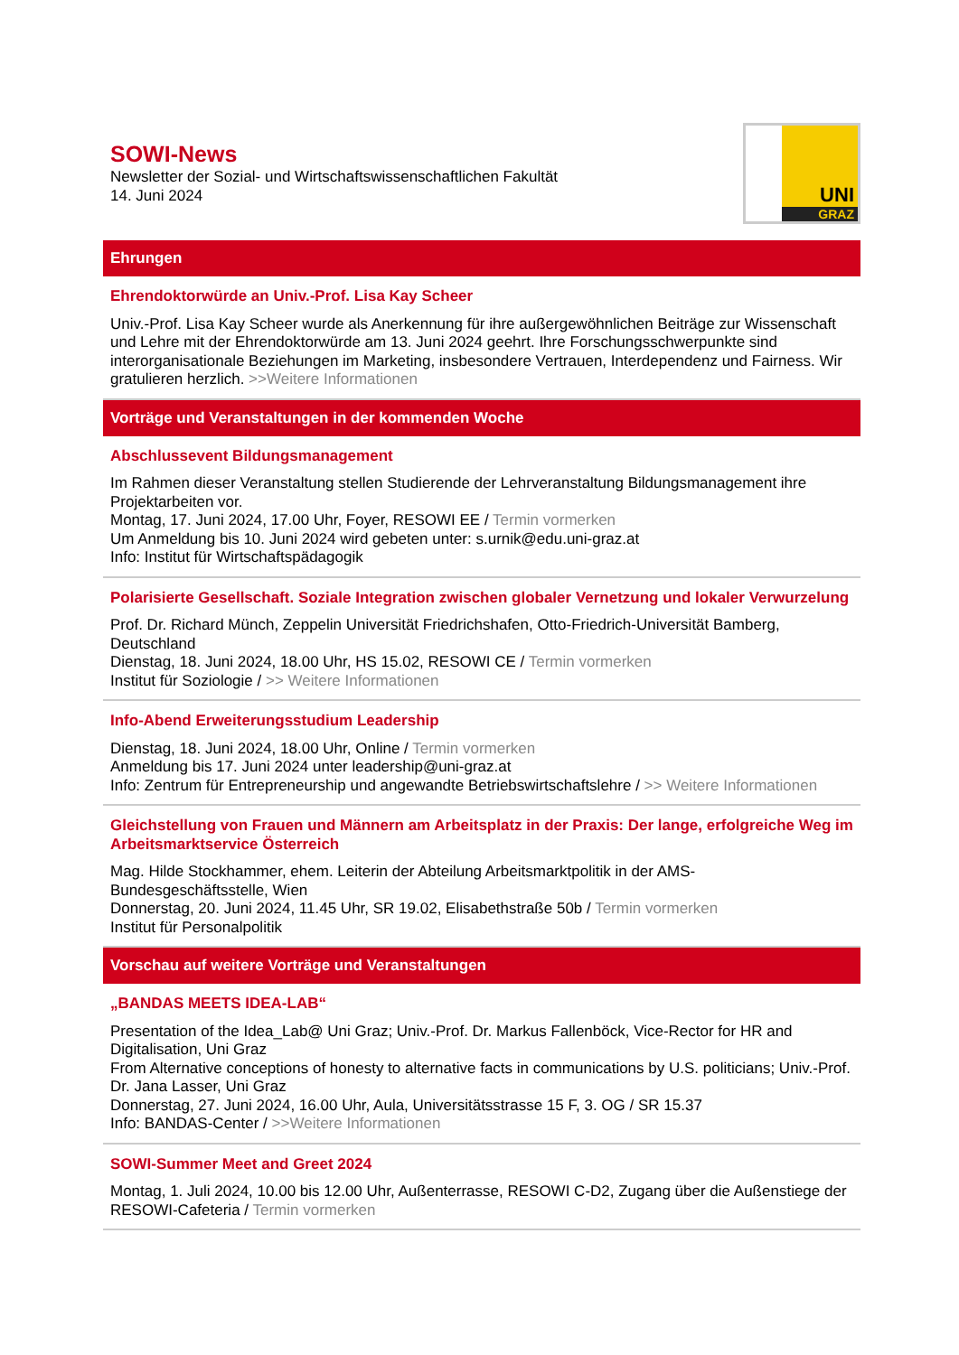SOWI-News
Newsletter der Sozial- und Wirtschaftswissenschaftlichen Fakultät
14. Juni 2024
UNI
GRAZ
Ehrungen
Ehrendoktorwürde an Univ.-Prof. Lisa Kay Scheer
Univ.-Prof. Lisa Kay Scheer wurde als Anerkennung für ihre außergewöhnlichen Beiträge zur Wissenschaft und Lehre mit der Ehrendoktorwürde am 13. Juni 2024 geehrt. Ihre Forschungsschwerpunkte sind interorganisationale Beziehungen im Marketing, insbesondere Vertrauen, Interdependenz und Fairness. Wir gratulieren herzlich. >>Weitere Informationen
Vorträge und Veranstaltungen in der kommenden Woche
Abschlussevent Bildungsmanagement
Im Rahmen dieser Veranstaltung stellen Studierende der Lehrveranstaltung Bildungsmanagement ihre Projektarbeiten vor.
Montag, 17. Juni 2024, 17.00 Uhr, Foyer, RESOWI EE / Termin vormerken
Um Anmeldung bis 10. Juni 2024 wird gebeten unter: s.urnik@edu.uni-graz.at
Info: Institut für Wirtschaftspädagogik
Polarisierte Gesellschaft. Soziale Integration zwischen globaler Vernetzung und lokaler Verwurzelung
Prof. Dr. Richard Münch, Zeppelin Universität Friedrichshafen, Otto-Friedrich-Universität Bamberg, Deutschland
Dienstag, 18. Juni 2024, 18.00 Uhr, HS 15.02, RESOWI CE / Termin vormerken
Institut für Soziologie / >> Weitere Informationen
Info-Abend Erweiterungsstudium Leadership
Dienstag, 18. Juni 2024, 18.00 Uhr, Online / Termin vormerken
Anmeldung bis 17. Juni 2024 unter leadership@uni-graz.at
Info: Zentrum für Entrepreneurship und angewandte Betriebswirtschaftslehre / >> Weitere Informationen
Gleichstellung von Frauen und Männern am Arbeitsplatz in der Praxis: Der lange, erfolgreiche Weg im Arbeitsmarktservice Österreich
Mag. Hilde Stockhammer, ehem. Leiterin der Abteilung Arbeitsmarktpolitik in der AMS-Bundesgeschäftsstelle, Wien
Donnerstag, 20. Juni 2024, 11.45 Uhr, SR 19.02, Elisabethstraße 50b / Termin vormerken
Institut für Personalpolitik
Vorschau auf weitere Vorträge und Veranstaltungen
„BANDAS MEETS IDEA-LAB“
Presentation of the Idea_Lab@ Uni Graz; Univ.-Prof. Dr. Markus Fallenböck, Vice-Rector for HR and Digitalisation, Uni Graz
From Alternative conceptions of honesty to alternative facts in communications by U.S. politicians; Univ.-Prof. Dr. Jana Lasser, Uni Graz
Donnerstag, 27. Juni 2024, 16.00 Uhr, Aula, Universitätsstrasse 15 F, 3. OG / SR 15.37
Info: BANDAS-Center / >>Weitere Informationen
SOWI-Summer Meet and Greet 2024
Montag, 1. Juli 2024, 10.00 bis 12.00 Uhr, Außenterrasse, RESOWI C-D2, Zugang über die Außenstiege der RESOWI-Cafeteria / Termin vormerken